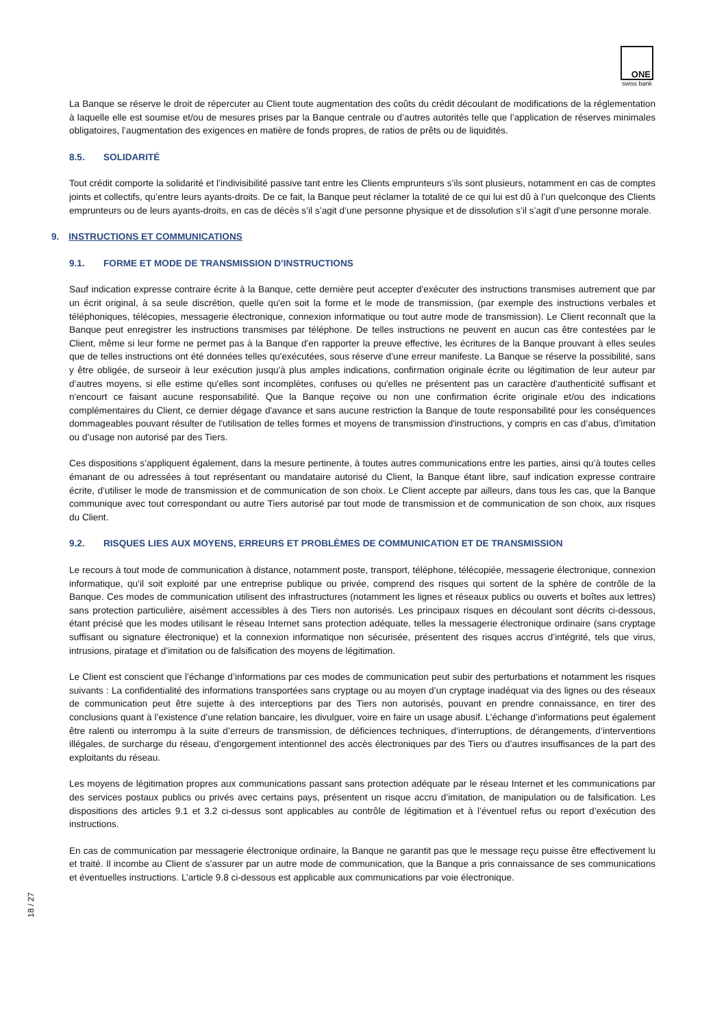ONE
swiss bank
La Banque se réserve le droit de répercuter au Client toute augmentation des coûts du crédit découlant de modifications de la réglementation à laquelle elle est soumise et/ou de mesures prises par la Banque centrale ou d’autres autorités telle que l’application de réserves minimales obligatoires, l’augmentation des exigences en matière de fonds propres, de ratios de prêts ou de liquidités.
8.5. SOLIDARITÉ
Tout crédit comporte la solidarité et l’indivisibilité passive tant entre les Clients emprunteurs s’ils sont plusieurs, notamment en cas de comptes joints et collectifs, qu’entre leurs ayants-droits. De ce fait, la Banque peut réclamer la totalité de ce qui lui est dû à l’un quelconque des Clients emprunteurs ou de leurs ayants-droits, en cas de décès s’il s’agit d’une personne physique et de dissolution s’il s’agit d’une personne morale.
9. INSTRUCTIONS ET COMMUNICATIONS
9.1. FORME ET MODE DE TRANSMISSION D’INSTRUCTIONS
Sauf indication expresse contraire écrite à la Banque, cette dernière peut accepter d'exécuter des instructions transmises autrement que par un écrit original, à sa seule discrétion, quelle qu'en soit la forme et le mode de transmission, (par exemple des instructions verbales et téléphoniques, télécopies, messagerie électronique, connexion informatique ou tout autre mode de transmission). Le Client reconnaît que la Banque peut enregistrer les instructions transmises par téléphone. De telles instructions ne peuvent en aucun cas être contestées par le Client, même si leur forme ne permet pas à la Banque d'en rapporter la preuve effective, les écritures de la Banque prouvant à elles seules que de telles instructions ont été données telles qu'exécutées, sous réserve d’une erreur manifeste. La Banque se réserve la possibilité, sans y être obligée, de surseoir à leur exécution jusqu'à plus amples indications, confirmation originale écrite ou légitimation de leur auteur par d’autres moyens, si elle estime qu'elles sont incomplètes, confuses ou qu'elles ne présentent pas un caractère d'authenticité suffisant et n'encourt ce faisant aucune responsabilité. Que la Banque reçoive ou non une confirmation écrite originale et/ou des indications complémentaires du Client, ce dernier dégage d'avance et sans aucune restriction la Banque de toute responsabilité pour les conséquences dommageables pouvant résulter de l'utilisation de telles formes et moyens de transmission d'instructions, y compris en cas d’abus, d’imitation ou d’usage non autorisé par des Tiers.
Ces dispositions s’appliquent également, dans la mesure pertinente, à toutes autres communications entre les parties, ainsi qu’à toutes celles émanant de ou adressées à tout représentant ou mandataire autorisé du Client, la Banque étant libre, sauf indication expresse contraire écrite, d’utiliser le mode de transmission et de communication de son choix. Le Client accepte par ailleurs, dans tous les cas, que la Banque communique avec tout correspondant ou autre Tiers autorisé par tout mode de transmission et de communication de son choix, aux risques du Client.
9.2. RISQUES LIES AUX MOYENS, ERREURS ET PROBLÈMES DE COMMUNICATION ET DE TRANSMISSION
Le recours à tout mode de communication à distance, notamment poste, transport, téléphone, télécopiée, messagerie électronique, connexion informatique, qu’il soit exploité par une entreprise publique ou privée, comprend des risques qui sortent de la sphère de contrôle de la Banque. Ces modes de communication utilisent des infrastructures (notamment les lignes et réseaux publics ou ouverts et boîtes aux lettres) sans protection particulière, aisément accessibles à des Tiers non autorisés. Les principaux risques en découlant sont décrits ci-dessous, étant précisé que les modes utilisant le réseau Internet sans protection adéquate, telles la messagerie électronique ordinaire (sans cryptage suffisant ou signature électronique) et la connexion informatique non sécurisée, présentent des risques accrus d’intégrité, tels que virus, intrusions, piratage et d’imitation ou de falsification des moyens de légitimation.
Le Client est conscient que l’échange d’informations par ces modes de communication peut subir des perturbations et notamment les risques suivants : La confidentialité des informations transportées sans cryptage ou au moyen d’un cryptage inadéquat via des lignes ou des réseaux de communication peut être sujette à des interceptions par des Tiers non autorisés, pouvant en prendre connaissance, en tirer des conclusions quant à l’existence d’une relation bancaire, les divulguer, voire en faire un usage abusif. L’échange d’informations peut également être ralenti ou interrompu à la suite d’erreurs de transmission, de déficiences techniques, d’interruptions, de dérangements, d’interventions illégales, de surcharge du réseau, d’engorgement intentionnel des accès électroniques par des Tiers ou d’autres insuffisances de la part des exploitants du réseau.
Les moyens de légitimation propres aux communications passant sans protection adéquate par le réseau Internet et les communications par des services postaux publics ou privés avec certains pays, présentent un risque accru d’imitation, de manipulation ou de falsification. Les dispositions des articles 9.1 et 3.2 ci-dessus sont applicables au contrôle de légitimation et à l’éventuel refus ou report d’exécution des instructions.
En cas de communication par messagerie électronique ordinaire, la Banque ne garantit pas que le message reçu puisse être effectivement lu et traité. Il incombe au Client de s’assurer par un autre mode de communication, que la Banque a pris connaissance de ses communications et éventuelles instructions. L’article 9.8 ci-dessous est applicable aux communications par voie électronique.
18 / 27